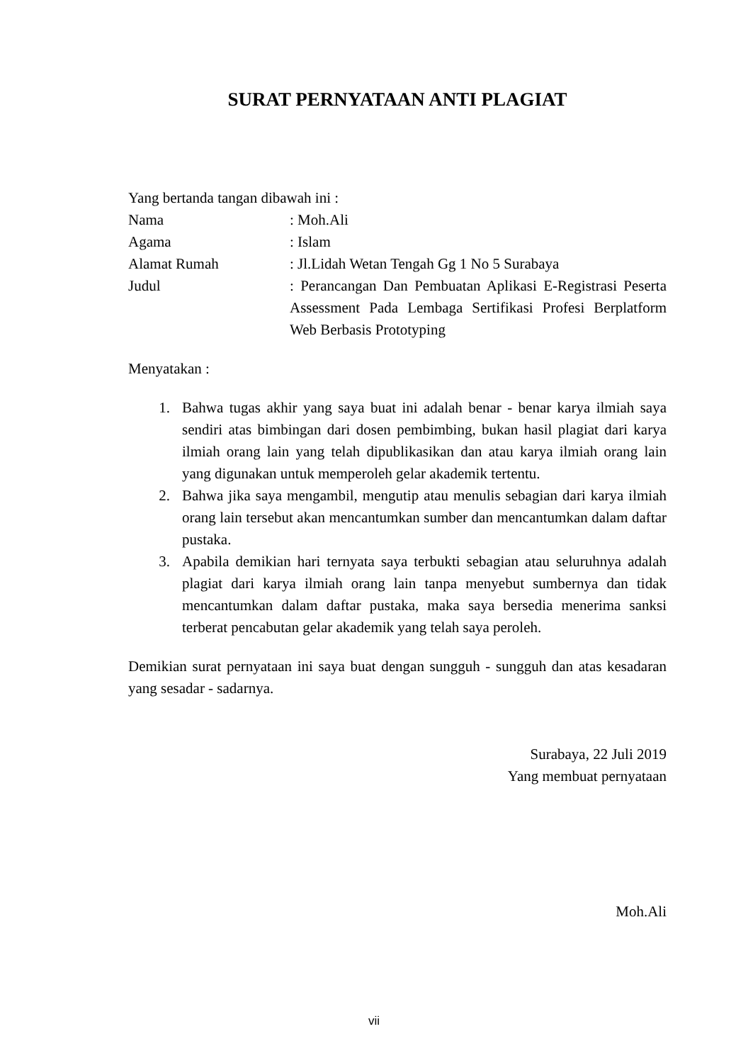SURAT PERNYATAAN ANTI PLAGIAT
Yang bertanda tangan dibawah ini :
Nama : Moh.Ali
Agama : Islam
Alamat Rumah : Jl.Lidah Wetan Tengah Gg 1 No 5 Surabaya
Judul : Perancangan Dan Pembuatan Aplikasi E-Registrasi Peserta Assessment Pada Lembaga Sertifikasi Profesi Berplatform Web Berbasis Prototyping
Menyatakan :
1. Bahwa tugas akhir yang saya buat ini adalah benar - benar karya ilmiah saya sendiri atas bimbingan dari dosen pembimbing, bukan hasil plagiat dari karya ilmiah orang lain yang telah dipublikasikan dan atau karya ilmiah orang lain yang digunakan untuk memperoleh gelar akademik tertentu.
2. Bahwa jika saya mengambil, mengutip atau menulis sebagian dari karya ilmiah orang lain tersebut akan mencantumkan sumber dan mencantumkan dalam daftar pustaka.
3. Apabila demikian hari ternyata saya terbukti sebagian atau seluruhnya adalah plagiat dari karya ilmiah orang lain tanpa menyebut sumbernya dan tidak mencantumkan dalam daftar pustaka, maka saya bersedia menerima sanksi terberat pencabutan gelar akademik yang telah saya peroleh.
Demikian surat pernyataan ini saya buat dengan sungguh - sungguh dan atas kesadaran yang sesadar - sadarnya.
Surabaya, 22 Juli 2019
Yang membuat pernyataan
Moh.Ali
vii